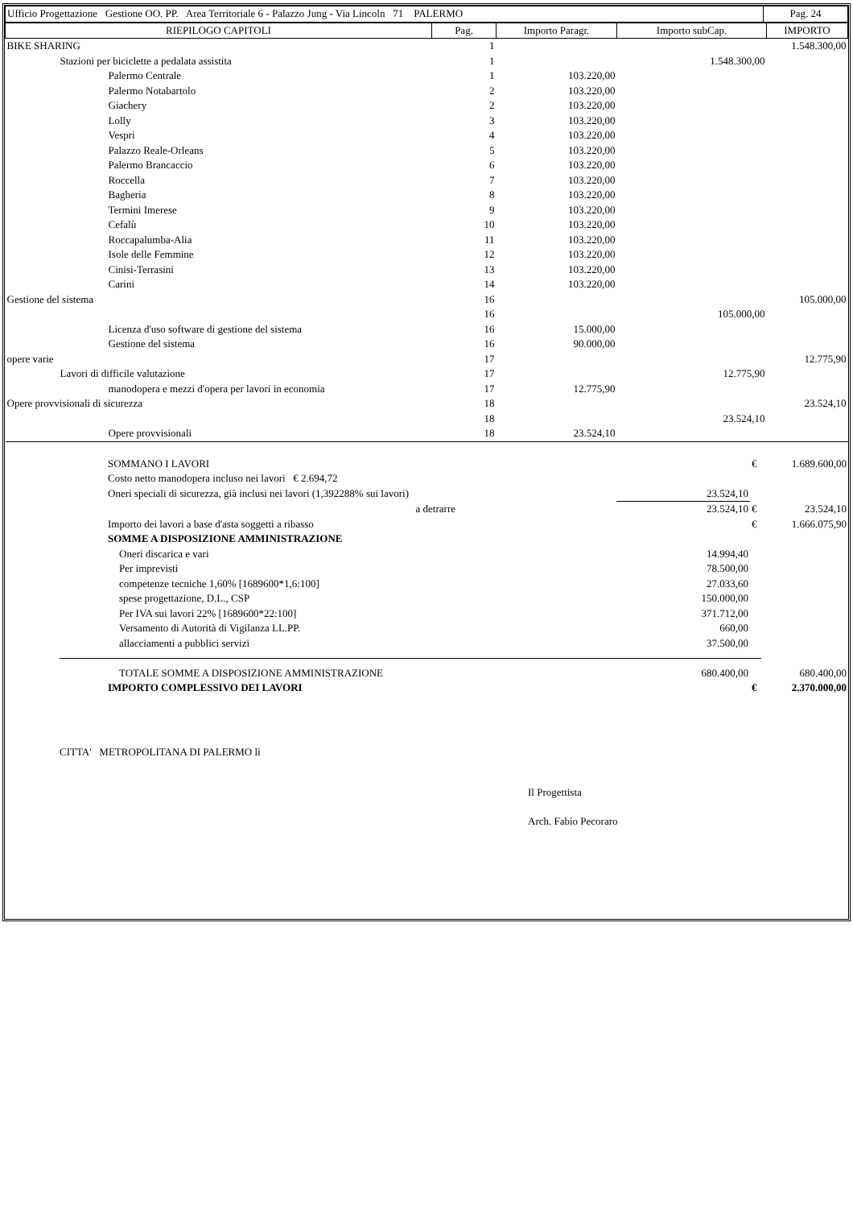| Ufficio Progettazione Gestione OO. PP. Area Territoriale 6 - Palazzo Jung - Via Lincoln 71 PALERMO | Pag. 24 |
| RIEPILOGO CAPITOLI | Pag. | Importo Paragr. | Importo subCap. | IMPORTO |
| --- | --- | --- | --- | --- |
| BIKE SHARING | 1 | | | 1.548.300,00 |
| Stazioni per biciclette a pedalata assistita | 1 | | 1.548.300,00 | |
| Palermo Centrale | 1 | 103.220,00 | | |
| Palermo Notabartolo | 2 | 103.220,00 | | |
| Giachery | 2 | 103.220,00 | | |
| Lolly | 3 | 103.220,00 | | |
| Vespri | 4 | 103.220,00 | | |
| Palazzo Reale-Orleans | 5 | 103.220,00 | | |
| Palermo Brancaccio | 6 | 103.220,00 | | |
| Roccella | 7 | 103.220,00 | | |
| Bagheria | 8 | 103.220,00 | | |
| Termini Imerese | 9 | 103.220,00 | | |
| Cefalù | 10 | 103.220,00 | | |
| Roccapalumba-Alia | 11 | 103.220,00 | | |
| Isole delle Femmine | 12 | 103.220,00 | | |
| Cinisi-Terrasini | 13 | 103.220,00 | | |
| Carini | 14 | 103.220,00 | | |
| Gestione del sistema | 16 | | | 105.000,00 |
| | 16 | | 105.000,00 | |
| Licenza d'uso software di gestione del sistema | 16 | 15.000,00 | | |
| Gestione del sistema | 16 | 90.000,00 | | |
| opere varie | 17 | | | 12.775,90 |
| Lavori di difficile valutazione | 17 | | 12.775,90 | |
| manodopera e mezzi d'opera per lavori in economia | 17 | 12.775,90 | | |
| Opere provvisionali di sicurezza | 18 | | | 23.524,10 |
| | 18 | | 23.524,10 | |
| Opere provvisionali | 18 | 23.524,10 | | |
| SOMMANO I LAVORI | | € | 1.689.600,00 |
| Costo netto manodopera incluso nei lavori € 2.694,72 | | | |
| Oneri speciali di sicurezza, già inclusi nei lavori (1,392288% sui lavori) | 23.524,10 | | |
| a detrarre | 23.524,10 | € | 23.524,10 |
| Importo dei lavori a base d'asta soggetti a ribasso | | € | 1.666.075,90 |
| SOMME A DISPOSIZIONE AMMINISTRAZIONE | | | |
| Oneri discarica e vari | 14.994,40 | | |
| Per imprevisti | 78.500,00 | | |
| competenze tecniche 1,60% [1689600*1,6:100] | 27.033,60 | | |
| spese progettazione, D.L., CSP | 150.000,00 | | |
| Per IVA sui lavori 22% [1689600*22:100] | 371.712,00 | | |
| Versamento di Autorità di Vigilanza LL.PP. | 660,00 | | |
| allacciamenti a pubblici servizi | 37.500,00 | | |
| TOTALE SOMME A DISPOSIZIONE AMMINISTRAZIONE | 680.400,00 | | 680.400,00 |
| IMPORTO COMPLESSIVO DEI LAVORI | | € | 2.370.000,00 |
CITTA' METROPOLITANA DI PALERMO lì
Il Progettista
Arch. Fabio Pecoraro